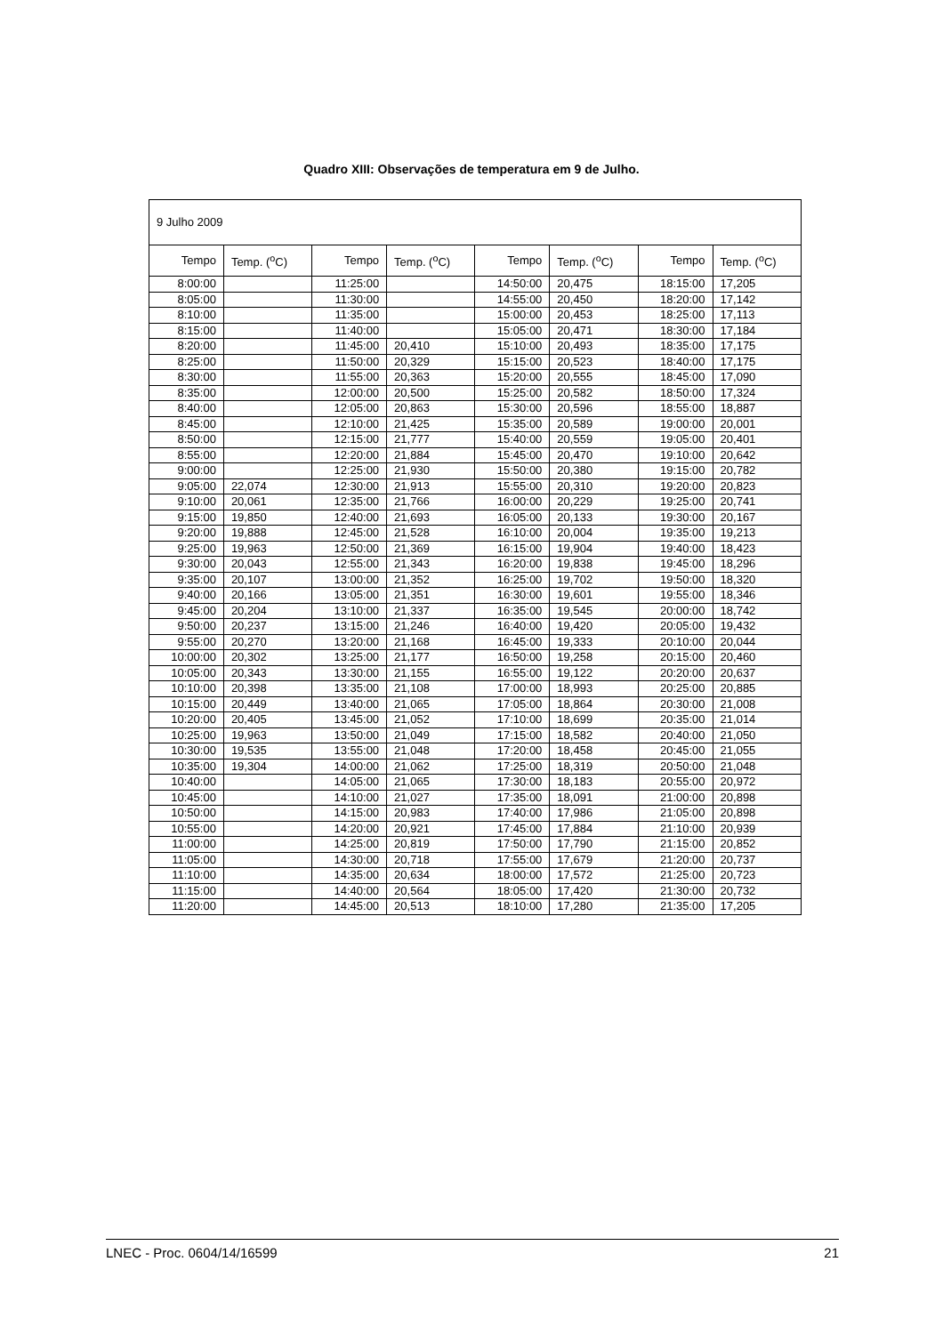Quadro XIII: Observações de temperatura em 9 de Julho.
| 9 Julho 2009 | | | | | | | |
| Tempo | Temp. (<sup>o</sup>C) | Tempo | Temp. (<sup>o</sup>C) | Tempo | Temp. (<sup>o</sup>C) | Tempo | Temp. (<sup>o</sup>C) |
| 8:00:00 | | 11:25:00 | | 14:50:00 | 20,475 | 18:15:00 | 17,205 |
| 8:05:00 | | 11:30:00 | | 14:55:00 | 20,450 | 18:20:00 | 17,142 |
| 8:10:00 | | 11:35:00 | | 15:00:00 | 20,453 | 18:25:00 | 17,113 |
| 8:15:00 | | 11:40:00 | | 15:05:00 | 20,471 | 18:30:00 | 17,184 |
| 8:20:00 | | 11:45:00 | 20,410 | 15:10:00 | 20,493 | 18:35:00 | 17,175 |
| 8:25:00 | | 11:50:00 | 20,329 | 15:15:00 | 20,523 | 18:40:00 | 17,175 |
| 8:30:00 | | 11:55:00 | 20,363 | 15:20:00 | 20,555 | 18:45:00 | 17,090 |
| 8:35:00 | | 12:00:00 | 20,500 | 15:25:00 | 20,582 | 18:50:00 | 17,324 |
| 8:40:00 | | 12:05:00 | 20,863 | 15:30:00 | 20,596 | 18:55:00 | 18,887 |
| 8:45:00 | | 12:10:00 | 21,425 | 15:35:00 | 20,589 | 19:00:00 | 20,001 |
| 8:50:00 | | 12:15:00 | 21,777 | 15:40:00 | 20,559 | 19:05:00 | 20,401 |
| 8:55:00 | | 12:20:00 | 21,884 | 15:45:00 | 20,470 | 19:10:00 | 20,642 |
| 9:00:00 | | 12:25:00 | 21,930 | 15:50:00 | 20,380 | 19:15:00 | 20,782 |
| 9:05:00 | 22,074 | 12:30:00 | 21,913 | 15:55:00 | 20,310 | 19:20:00 | 20,823 |
| 9:10:00 | 20,061 | 12:35:00 | 21,766 | 16:00:00 | 20,229 | 19:25:00 | 20,741 |
| 9:15:00 | 19,850 | 12:40:00 | 21,693 | 16:05:00 | 20,133 | 19:30:00 | 20,167 |
| 9:20:00 | 19,888 | 12:45:00 | 21,528 | 16:10:00 | 20,004 | 19:35:00 | 19,213 |
| 9:25:00 | 19,963 | 12:50:00 | 21,369 | 16:15:00 | 19,904 | 19:40:00 | 18,423 |
| 9:30:00 | 20,043 | 12:55:00 | 21,343 | 16:20:00 | 19,838 | 19:45:00 | 18,296 |
| 9:35:00 | 20,107 | 13:00:00 | 21,352 | 16:25:00 | 19,702 | 19:50:00 | 18,320 |
| 9:40:00 | 20,166 | 13:05:00 | 21,351 | 16:30:00 | 19,601 | 19:55:00 | 18,346 |
| 9:45:00 | 20,204 | 13:10:00 | 21,337 | 16:35:00 | 19,545 | 20:00:00 | 18,742 |
| 9:50:00 | 20,237 | 13:15:00 | 21,246 | 16:40:00 | 19,420 | 20:05:00 | 19,432 |
| 9:55:00 | 20,270 | 13:20:00 | 21,168 | 16:45:00 | 19,333 | 20:10:00 | 20,044 |
| 10:00:00 | 20,302 | 13:25:00 | 21,177 | 16:50:00 | 19,258 | 20:15:00 | 20,460 |
| 10:05:00 | 20,343 | 13:30:00 | 21,155 | 16:55:00 | 19,122 | 20:20:00 | 20,637 |
| 10:10:00 | 20,398 | 13:35:00 | 21,108 | 17:00:00 | 18,993 | 20:25:00 | 20,885 |
| 10:15:00 | 20,449 | 13:40:00 | 21,065 | 17:05:00 | 18,864 | 20:30:00 | 21,008 |
| 10:20:00 | 20,405 | 13:45:00 | 21,052 | 17:10:00 | 18,699 | 20:35:00 | 21,014 |
| 10:25:00 | 19,963 | 13:50:00 | 21,049 | 17:15:00 | 18,582 | 20:40:00 | 21,050 |
| 10:30:00 | 19,535 | 13:55:00 | 21,048 | 17:20:00 | 18,458 | 20:45:00 | 21,055 |
| 10:35:00 | 19,304 | 14:00:00 | 21,062 | 17:25:00 | 18,319 | 20:50:00 | 21,048 |
| 10:40:00 | | 14:05:00 | 21,065 | 17:30:00 | 18,183 | 20:55:00 | 20,972 |
| 10:45:00 | | 14:10:00 | 21,027 | 17:35:00 | 18,091 | 21:00:00 | 20,898 |
| 10:50:00 | | 14:15:00 | 20,983 | 17:40:00 | 17,986 | 21:05:00 | 20,898 |
| 10:55:00 | | 14:20:00 | 20,921 | 17:45:00 | 17,884 | 21:10:00 | 20,939 |
| 11:00:00 | | 14:25:00 | 20,819 | 17:50:00 | 17,790 | 21:15:00 | 20,852 |
| 11:05:00 | | 14:30:00 | 20,718 | 17:55:00 | 17,679 | 21:20:00 | 20,737 |
| 11:10:00 | | 14:35:00 | 20,634 | 18:00:00 | 17,572 | 21:25:00 | 20,723 |
| 11:15:00 | | 14:40:00 | 20,564 | 18:05:00 | 17,420 | 21:30:00 | 20,732 |
| 11:20:00 | | 14:45:00 | 20,513 | 18:10:00 | 17,280 | 21:35:00 | 17,205 |
LNEC - Proc. 0604/14/16599 21